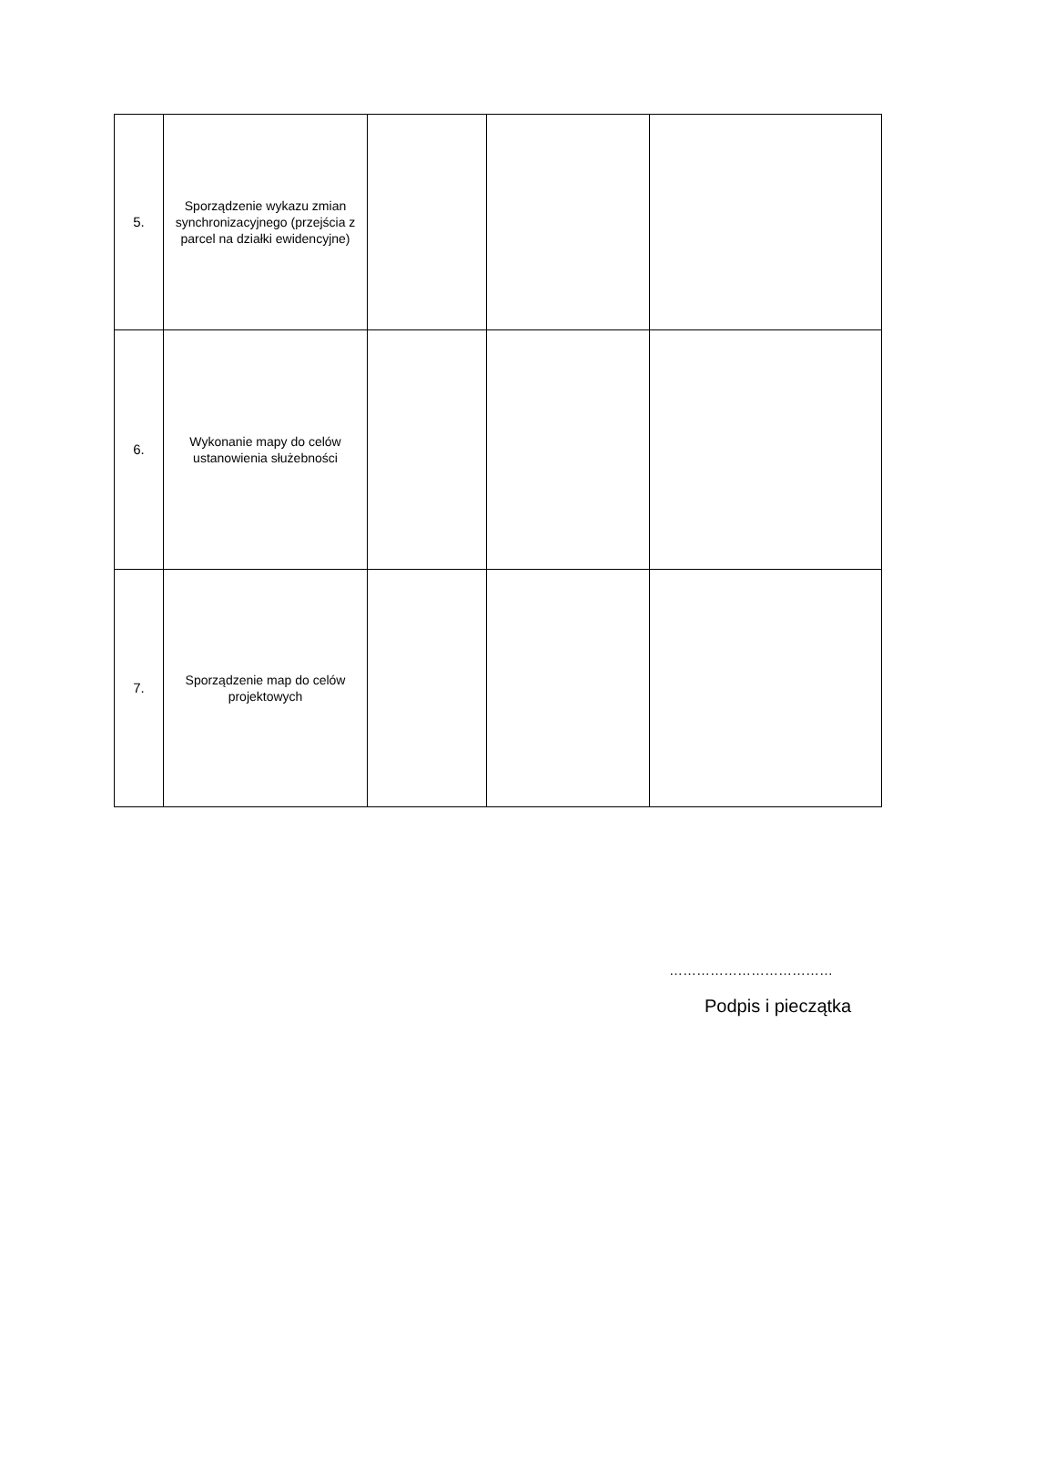| 5. | Sporządzenie wykazu zmian synchronizacyjnego (przejścia z parcel na działki ewidencyjne) | | | |
| 6. | Wykonanie mapy do celów ustanowienia służebności | | | |
| 7. | Sporządzenie map do celów projektowych | | | |
………………………………
Podpis i pieczątka